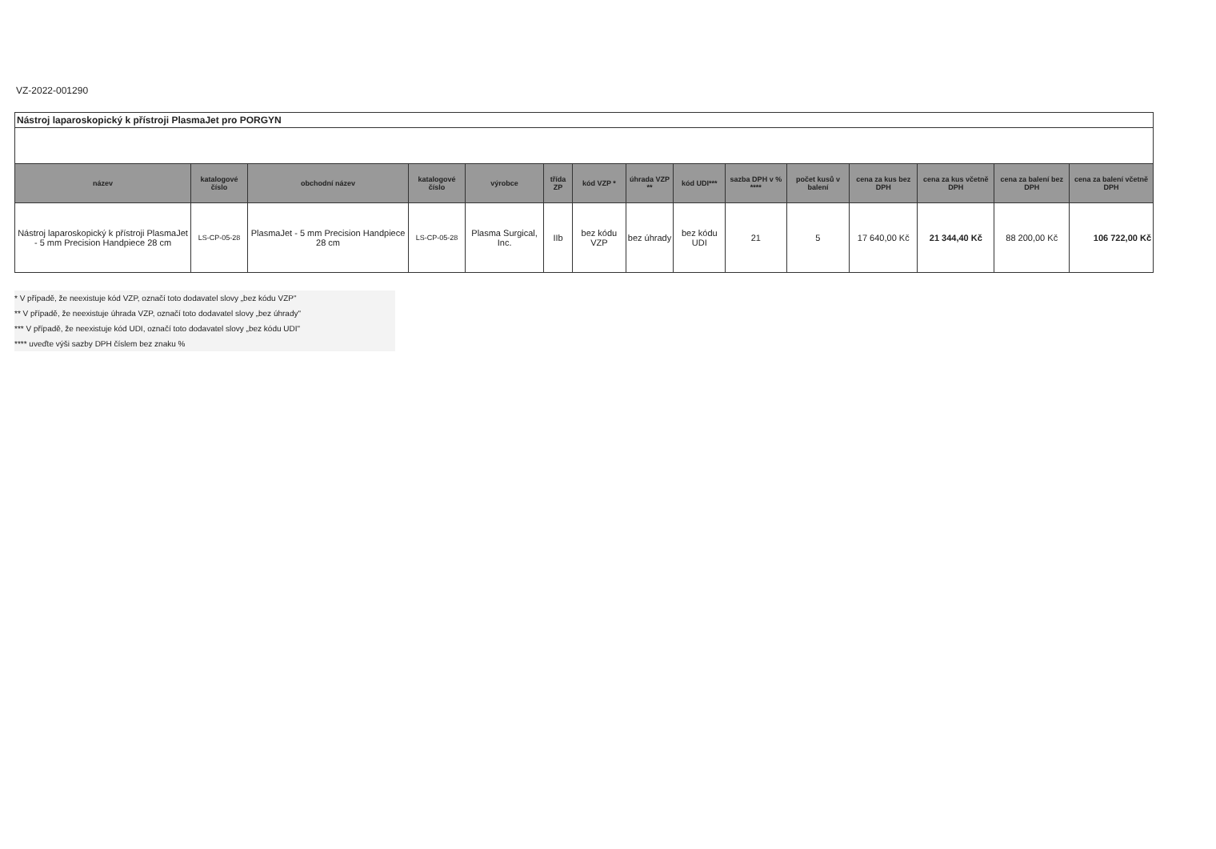VZ-2022-001290
| Nástroj laparoskopický k přístroji PlasmaJet pro PORGYN | | | | | | | | | | | | | | |
| název | katalogové číslo | obchodní název | katalogové číslo | výrobce | třída ZP | kód VZP * | úhrada VZP ** | kód UDI*** | sazba DPH v % **** | počet kusů v balení | cena za kus bez DPH | cena za kus včetně DPH | cena za balení bez DPH | cena za balení včetně DPH |
| Nástroj laparoskopický k přístroji PlasmaJet - 5 mm Precision Handpiece 28 cm | LS-CP-05-28 | PlasmaJet - 5 mm Precision Handpiece 28 cm | LS-CP-05-28 | Plasma Surgical, Inc. | IIb | bez kódu VZP | bez úhrady | bez kódu UDI | 21 | 5 | 17 640,00 Kč | 21 344,40 Kč | 88 200,00 Kč | 106 722,00 Kč |
* V případě, že neexistuje kód VZP, označí toto dodavatel slovy „bez kódu VZP"
** V případě, že neexistuje úhrada VZP, označí toto dodavatel slovy „bez úhrady"
*** V případě, že neexistuje kód UDI, označí toto dodavatel slovy „bez kódu UDI"
**** uveďte výši sazby DPH číslem bez znaku %